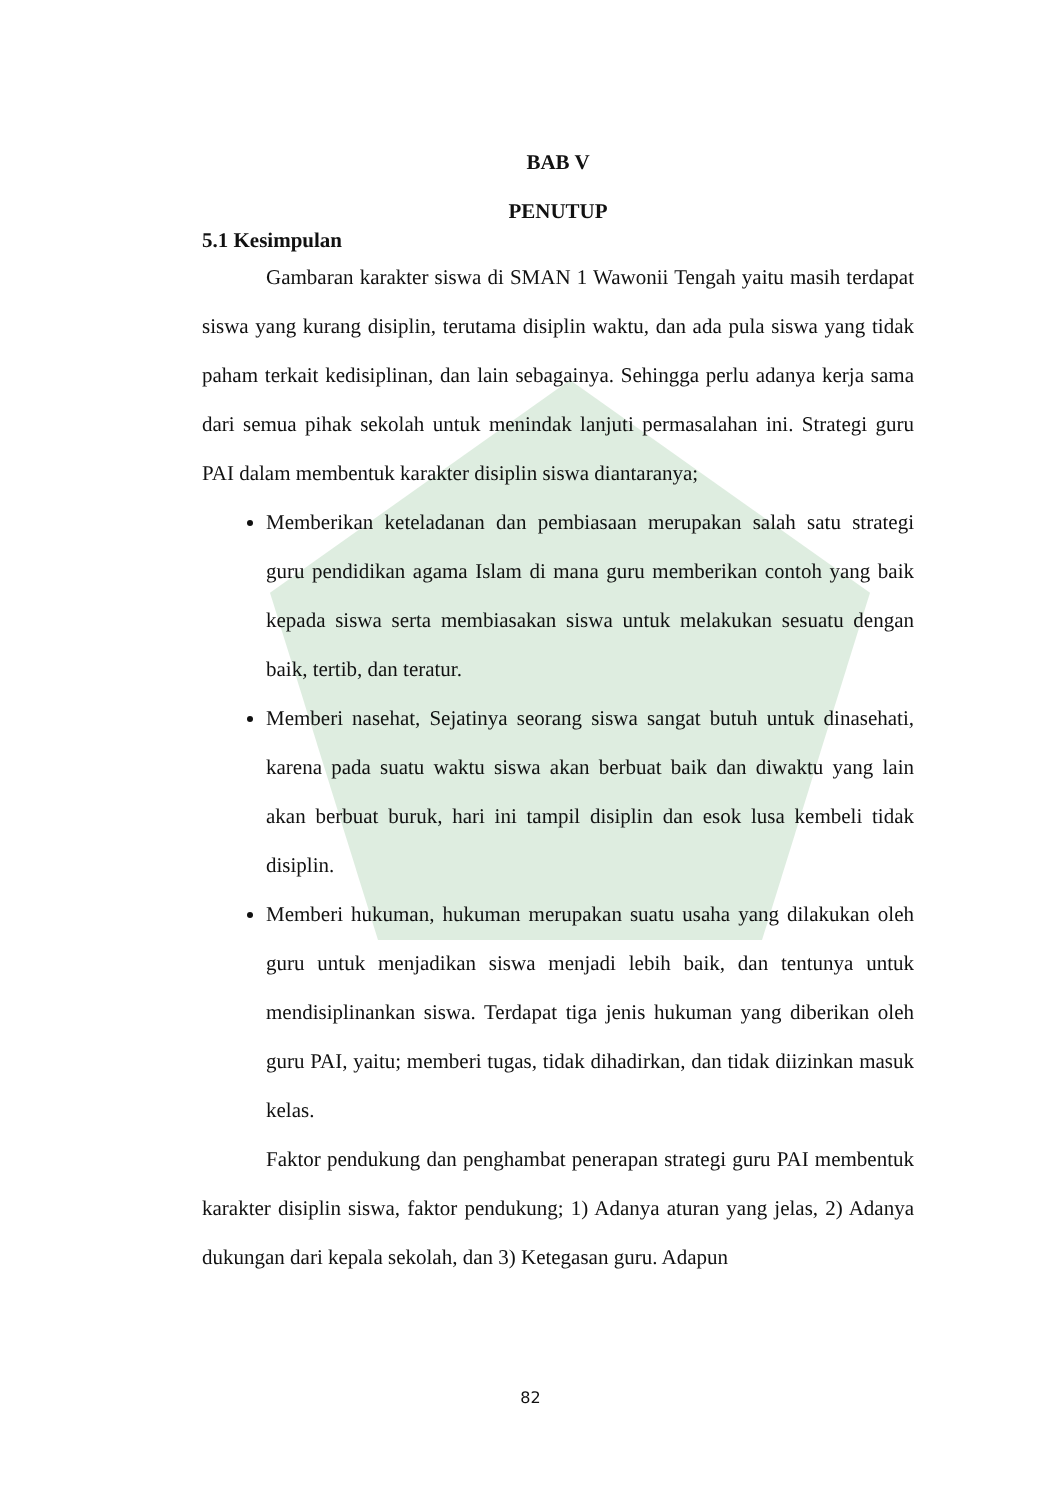BAB V
PENUTUP
5.1 Kesimpulan
Gambaran karakter siswa di SMAN 1 Wawonii Tengah yaitu masih terdapat siswa yang kurang disiplin, terutama disiplin waktu, dan ada pula siswa yang tidak paham terkait kedisiplinan, dan lain sebagainya. Sehingga perlu adanya kerja sama dari semua pihak sekolah untuk menindak lanjuti permasalahan ini. Strategi guru PAI dalam membentuk karakter disiplin siswa diantaranya;
Memberikan keteladanan dan pembiasaan merupakan salah satu strategi guru pendidikan agama Islam di mana guru memberikan contoh yang baik kepada siswa serta membiasakan siswa untuk melakukan sesuatu dengan baik, tertib, dan teratur.
Memberi nasehat, Sejatinya seorang siswa sangat butuh untuk dinasehati, karena pada suatu waktu siswa akan berbuat baik dan diwaktu yang lain akan berbuat buruk, hari ini tampil disiplin dan esok lusa kembeli tidak disiplin.
Memberi hukuman, hukuman merupakan suatu usaha yang dilakukan oleh guru untuk menjadikan siswa menjadi lebih baik, dan tentunya untuk mendisiplinankan siswa. Terdapat tiga jenis hukuman yang diberikan oleh guru PAI, yaitu; memberi tugas, tidak dihadirkan, dan tidak diizinkan masuk kelas.
Faktor pendukung dan penghambat penerapan strategi guru PAI membentuk karakter disiplin siswa, faktor pendukung; 1) Adanya aturan yang jelas, 2) Adanya dukungan dari kepala sekolah, dan 3) Ketegasan guru. Adapun
82